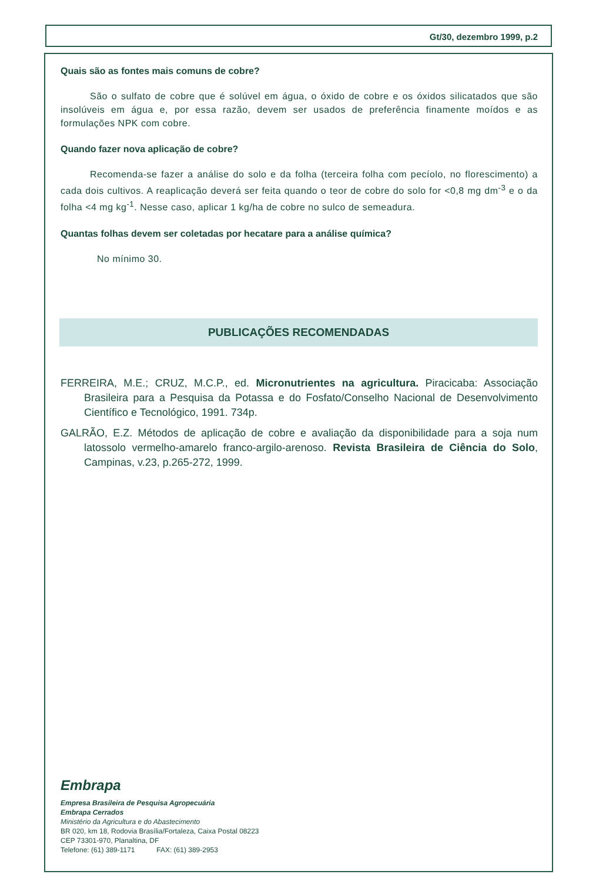Gt/30, dezembro 1999, p.2
Quais são as fontes mais comuns de cobre?
São o sulfato de cobre que é solúvel em água, o óxido de cobre e os óxidos silicatados que são insolúveis em água e, por essa razão, devem ser usados de preferência finamente moídos e as formulações NPK com cobre.
Quando fazer nova aplicação de cobre?
Recomenda-se fazer a análise do solo e da folha (terceira folha com pecíolo, no florescimento) a cada dois cultivos. A reaplicação deverá ser feita quando o teor de cobre do solo for <0,8 mg dm<sup>-3</sup> e o da folha <4 mg kg<sup>-1</sup>. Nesse caso, aplicar 1 kg/ha de cobre no sulco de semeadura.
Quantas folhas devem ser coletadas por hecatare para a análise química?
No mínimo 30.
PUBLICAÇÕES RECOMENDADAS
FERREIRA, M.E.; CRUZ, M.C.P., ed. Micronutrientes na agricultura. Piracicaba: Associação Brasileira para a Pesquisa da Potassa e do Fosfato/Conselho Nacional de Desenvolvimento Científico e Tecnológico, 1991. 734p.
GALRÃO, E.Z. Métodos de aplicação de cobre e avaliação da disponibilidade para a soja num latossolo vermelho-amarelo franco-argilo-arenoso. Revista Brasileira de Ciência do Solo, Campinas, v.23, p.265-272, 1999.
Embrapa
Empresa Brasileira de Pesquisa Agropecuária
Embrapa Cerrados
Ministério da Agricultura e do Abastecimento
BR 020, km 18, Rodovia Brasília/Fortaleza, Caixa Postal 08223
CEP 73301-970, Planaltina, DF
Telefone: (61) 389-1171 FAX: (61) 389-2953